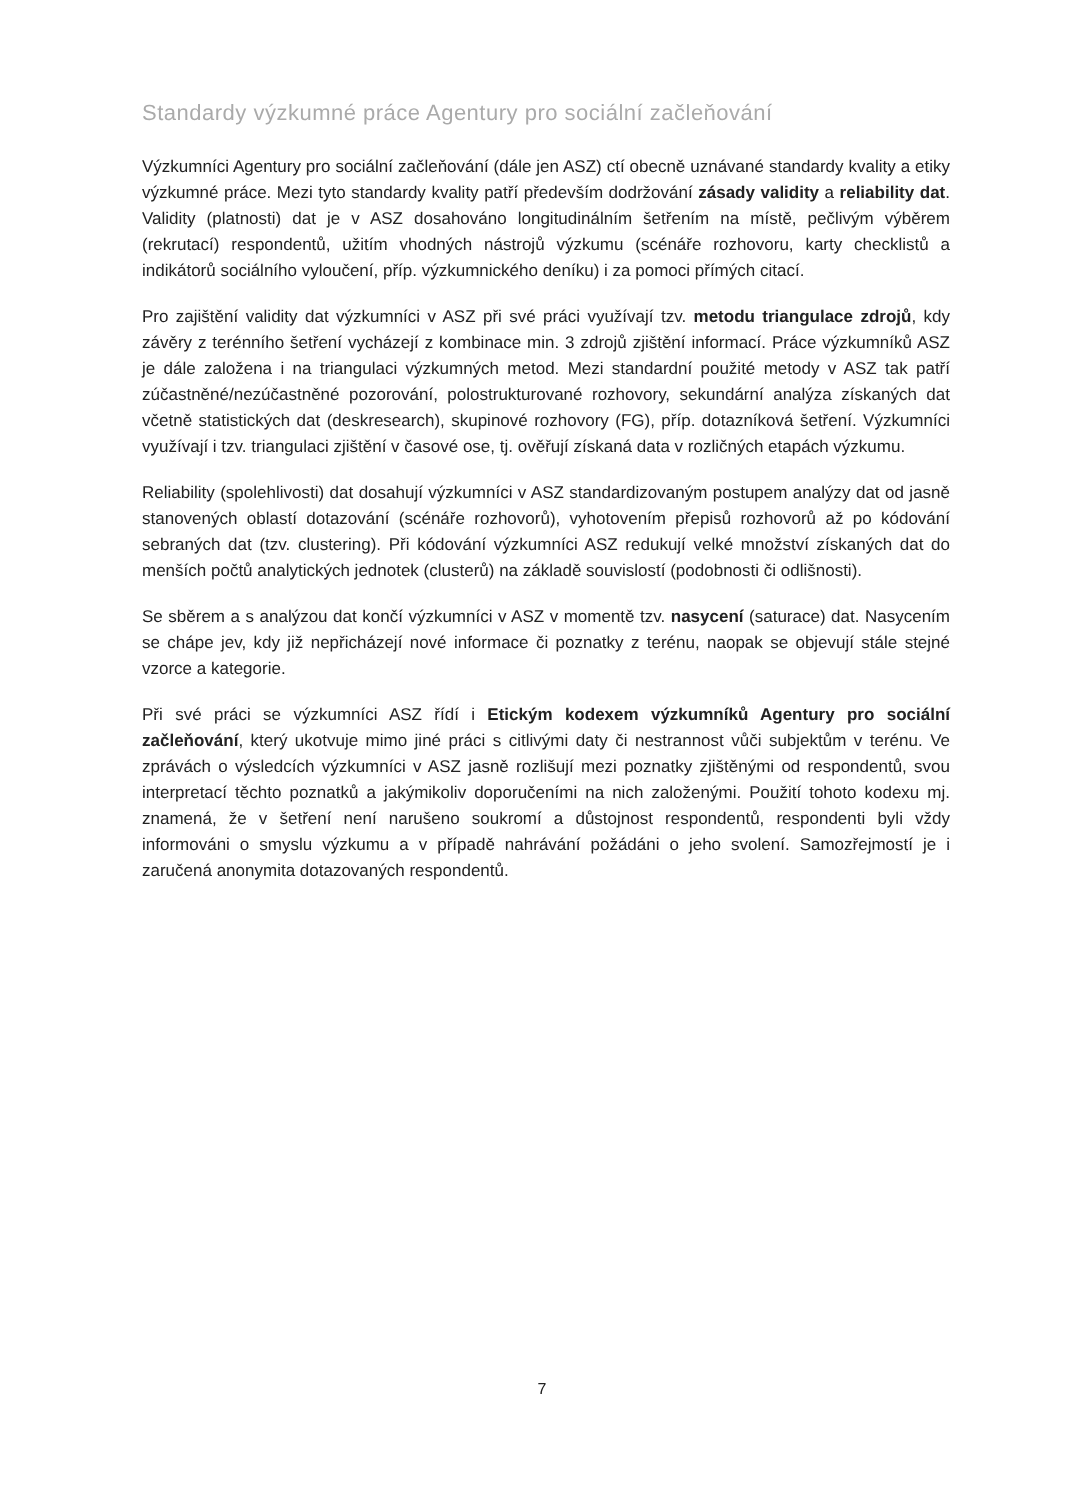Standardy výzkumné práce Agentury pro sociální začleňování
Výzkumníci Agentury pro sociální začleňování (dále jen ASZ) ctí obecně uznávané standardy kvality a etiky výzkumné práce. Mezi tyto standardy kvality patří především dodržování zásady validity a reliability dat. Validity (platnosti) dat je v ASZ dosahováno longitudinálním šetřením na místě, pečlivým výběrem (rekrutací) respondentů, užitím vhodných nástrojů výzkumu (scénáře rozhovoru, karty checklistů a indikátorů sociálního vyloučení, příp. výzkumnického deníku) i za pomoci přímých citací.
Pro zajištění validity dat výzkumníci v ASZ při své práci využívají tzv. metodu triangulace zdrojů, kdy závěry z terénního šetření vycházejí z kombinace min. 3 zdrojů zjištění informací. Práce výzkumníků ASZ je dále založena i na triangulaci výzkumných metod. Mezi standardní použité metody v ASZ tak patří zúčastněné/nezúčastněné pozorování, polostrukturované rozhovory, sekundární analýza získaných dat včetně statistických dat (deskresearch), skupinové rozhovory (FG), příp. dotazníková šetření. Výzkumníci využívají i tzv. triangulaci zjištění v časové ose, tj. ověřují získaná data v rozličných etapách výzkumu.
Reliability (spolehlivosti) dat dosahují výzkumníci v ASZ standardizovaným postupem analýzy dat od jasně stanovených oblastí dotazování (scénáře rozhovorů), vyhotovením přepisů rozhovorů až po kódování sebraných dat (tzv. clustering). Při kódování výzkumníci ASZ redukují velké množství získaných dat do menších počtů analytických jednotek (clusterů) na základě souvislostí (podobnosti či odlišnosti).
Se sběrem a s analýzou dat končí výzkumníci v ASZ v momentě tzv. nasycení (saturace) dat. Nasycením se chápe jev, kdy již nepřicházejí nové informace či poznatky z terénu, naopak se objevují stále stejné vzorce a kategorie.
Při své práci se výzkumníci ASZ řídí i Etickým kodexem výzkumníků Agentury pro sociální začleňování, který ukotvuje mimo jiné práci s citlivými daty či nestrannost vůči subjektům v terénu. Ve zprávách o výsledcích výzkumníci v ASZ jasně rozlišují mezi poznatky zjištěnými od respondentů, svou interpretací těchto poznatků a jakýmikoliv doporučeními na nich založenými. Použití tohoto kodexu mj. znamená, že v šetření není narušeno soukromí a důstojnost respondentů, respondenti byli vždy informováni o smyslu výzkumu a v případě nahrávání požádáni o jeho svolení. Samozřejmostí je i zaručená anonymita dotazovaných respondentů.
7